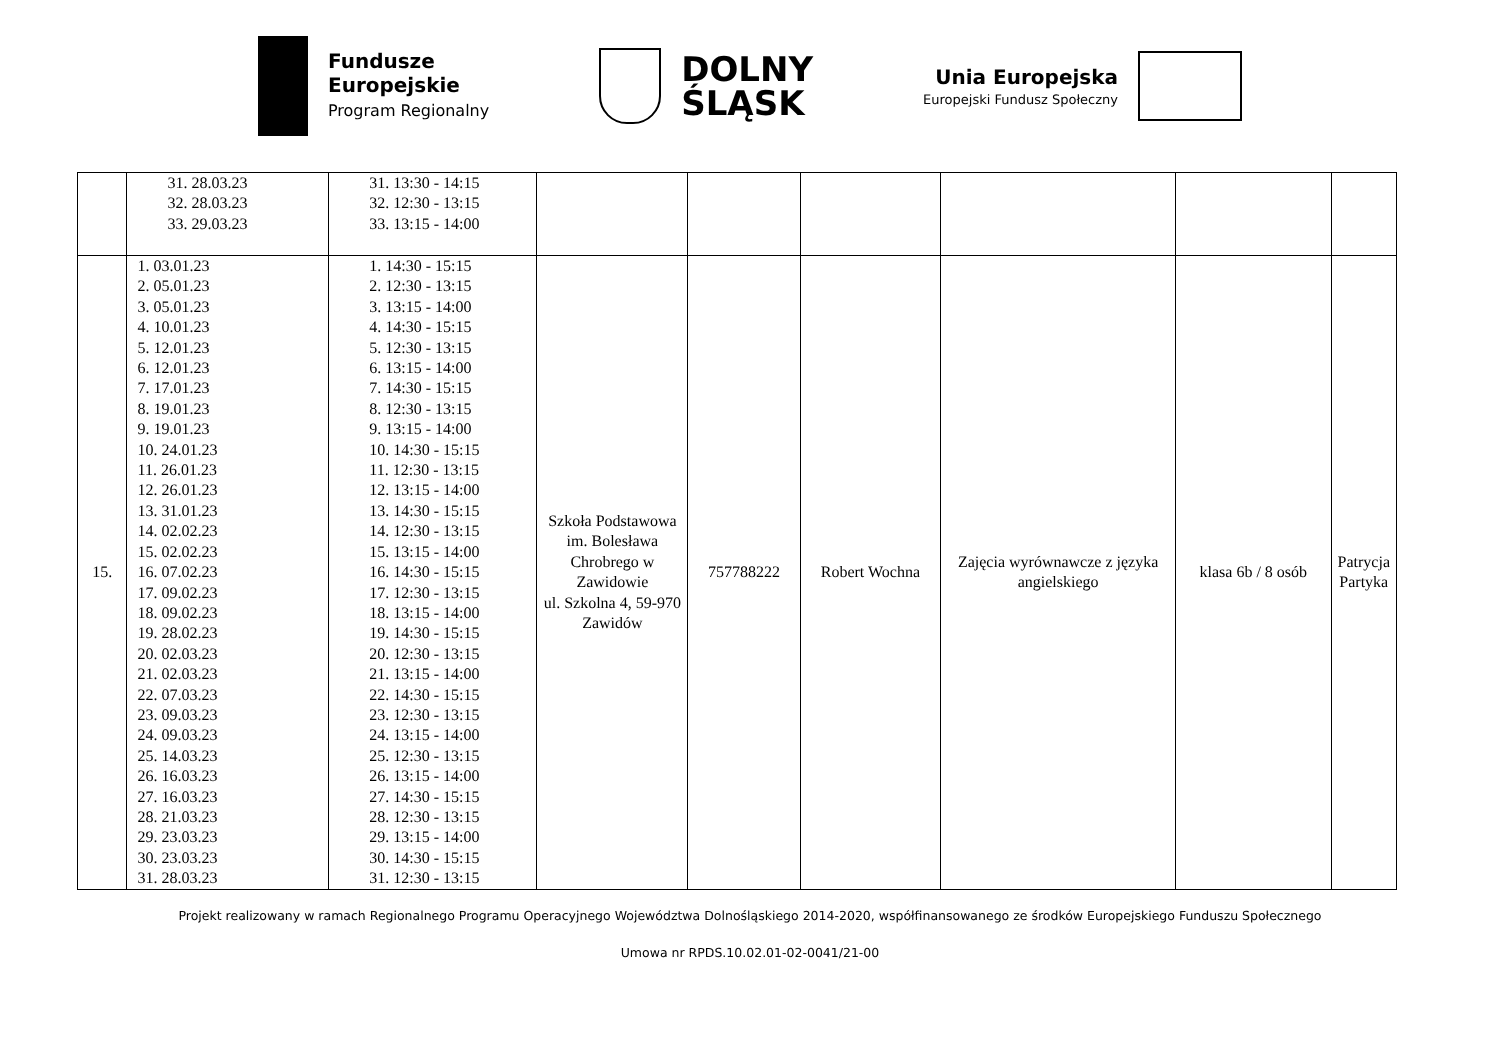Fundusze
Europejskie
Program Regionalny
DOLNY
ŚLĄSK
Unia Europejska
Europejski Fundusz Społeczny
| | 31. 28.03.23 32. 28.03.23 33. 29.03.23 | 31. 13:30 - 14:15 32. 12:30 - 13:15 33. 13:15 - 14:00 | | | | | | |
| 15. | 1. 03.01.23 2. 05.01.23 3. 05.01.23 4. 10.01.23 5. 12.01.23 6. 12.01.23 7. 17.01.23 8. 19.01.23 9. 19.01.23 10. 24.01.23 11. 26.01.23 12. 26.01.23 13. 31.01.23 14. 02.02.23 15. 02.02.23 16. 07.02.23 17. 09.02.23 18. 09.02.23 19. 28.02.23 20. 02.03.23 21. 02.03.23 22. 07.03.23 23. 09.03.23 24. 09.03.23 25. 14.03.23 26. 16.03.23 27. 16.03.23 28. 21.03.23 29. 23.03.23 30. 23.03.23 31. 28.03.23 | 1. 14:30 - 15:15 2. 12:30 - 13:15 3. 13:15 - 14:00 4. 14:30 - 15:15 5. 12:30 - 13:15 6. 13:15 - 14:00 7. 14:30 - 15:15 8. 12:30 - 13:15 9. 13:15 - 14:00 10. 14:30 - 15:15 11. 12:30 - 13:15 12. 13:15 - 14:00 13. 14:30 - 15:15 14. 12:30 - 13:15 15. 13:15 - 14:00 16. 14:30 - 15:15 17. 12:30 - 13:15 18. 13:15 - 14:00 19. 14:30 - 15:15 20. 12:30 - 13:15 21. 13:15 - 14:00 22. 14:30 - 15:15 23. 12:30 - 13:15 24. 13:15 - 14:00 25. 12:30 - 13:15 26. 13:15 - 14:00 27. 14:30 - 15:15 28. 12:30 - 13:15 29. 13:15 - 14:00 30. 14:30 - 15:15 31. 12:30 - 13:15 | Szkoła Podstawowa im. Bolesława Chrobrego w Zawidowie ul. Szkolna 4, 59-970 Zawidów | 757788222 | Robert Wochna | Zajęcia wyrównawcze z języka angielskiego | klasa 6b / 8 osób | Patrycja Partyka |
Projekt realizowany w ramach Regionalnego Programu Operacyjnego Województwa Dolnośląskiego 2014-2020, współfinansowanego ze środków Europejskiego Funduszu Społecznego
Umowa nr RPDS.10.02.01-02-0041/21-00